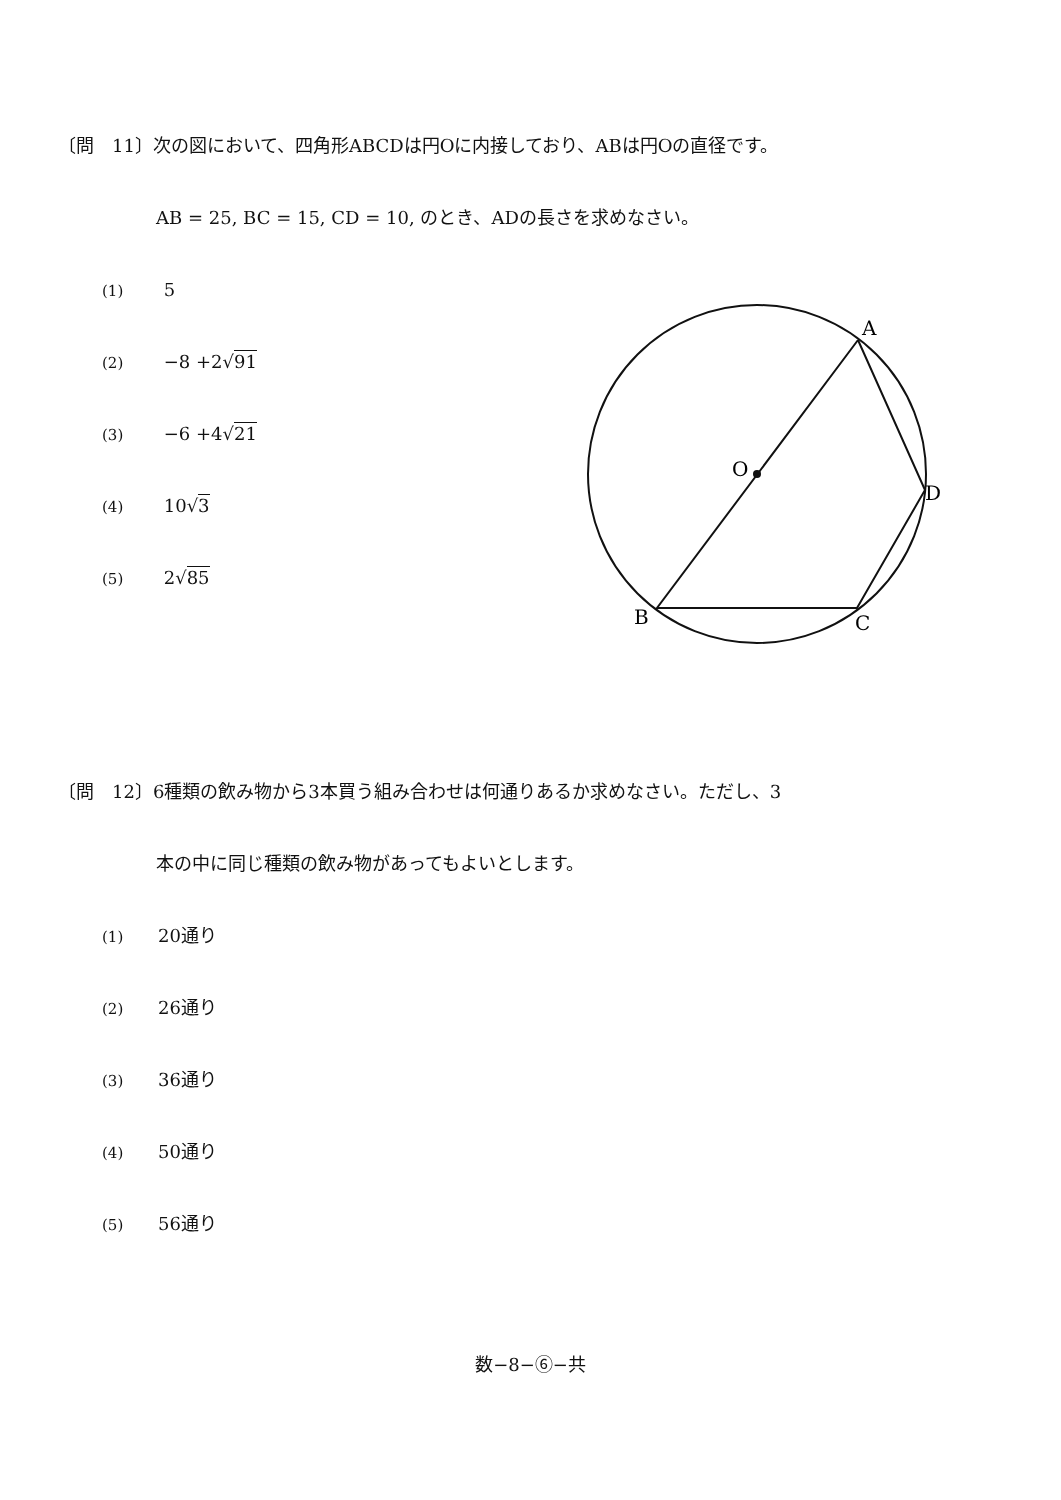〔問　11〕次の図において、四角形ABCDは円Oに内接しており、ABは円Oの直径です。
AB = 25, BC = 15, CD = 10, のとき、ADの長さを求めなさい。
(1) 5
(2) −8 +2√91
(3) −6 +4√21
(4) 10√3
(5) 2√85
A
B
C
D
O
〔問　12〕6種類の飲み物から3本買う組み合わせは何通りあるか求めなさい。ただし、3
本の中に同じ種類の飲み物があってもよいとします。
(1) 20通り
(2) 26通り
(3) 36通り
(4) 50通り
(5) 56通り
数−8−⑥−共